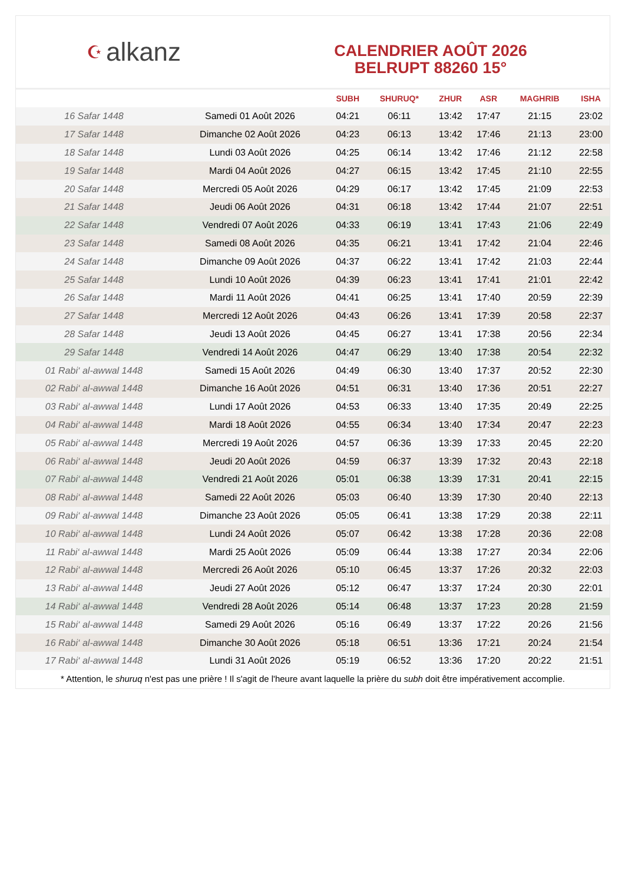☪ alkanz
CALENDRIER AOÛT 2026
BELRUPT 88260 15°
| | | SUBH | SHURUQ* | ZHUR | ASR | MAGHRIB | ISHA |
| --- | --- | --- | --- | --- | --- | --- | --- |
| 16 Safar 1448 | Samedi 01 Août 2026 | 04:21 | 06:11 | 13:42 | 17:47 | 21:15 | 23:02 |
| 17 Safar 1448 | Dimanche 02 Août 2026 | 04:23 | 06:13 | 13:42 | 17:46 | 21:13 | 23:00 |
| 18 Safar 1448 | Lundi 03 Août 2026 | 04:25 | 06:14 | 13:42 | 17:46 | 21:12 | 22:58 |
| 19 Safar 1448 | Mardi 04 Août 2026 | 04:27 | 06:15 | 13:42 | 17:45 | 21:10 | 22:55 |
| 20 Safar 1448 | Mercredi 05 Août 2026 | 04:29 | 06:17 | 13:42 | 17:45 | 21:09 | 22:53 |
| 21 Safar 1448 | Jeudi 06 Août 2026 | 04:31 | 06:18 | 13:42 | 17:44 | 21:07 | 22:51 |
| 22 Safar 1448 | Vendredi 07 Août 2026 | 04:33 | 06:19 | 13:41 | 17:43 | 21:06 | 22:49 |
| 23 Safar 1448 | Samedi 08 Août 2026 | 04:35 | 06:21 | 13:41 | 17:42 | 21:04 | 22:46 |
| 24 Safar 1448 | Dimanche 09 Août 2026 | 04:37 | 06:22 | 13:41 | 17:42 | 21:03 | 22:44 |
| 25 Safar 1448 | Lundi 10 Août 2026 | 04:39 | 06:23 | 13:41 | 17:41 | 21:01 | 22:42 |
| 26 Safar 1448 | Mardi 11 Août 2026 | 04:41 | 06:25 | 13:41 | 17:40 | 20:59 | 22:39 |
| 27 Safar 1448 | Mercredi 12 Août 2026 | 04:43 | 06:26 | 13:41 | 17:39 | 20:58 | 22:37 |
| 28 Safar 1448 | Jeudi 13 Août 2026 | 04:45 | 06:27 | 13:41 | 17:38 | 20:56 | 22:34 |
| 29 Safar 1448 | Vendredi 14 Août 2026 | 04:47 | 06:29 | 13:40 | 17:38 | 20:54 | 22:32 |
| 01 Rabi‘ al-awwal 1448 | Samedi 15 Août 2026 | 04:49 | 06:30 | 13:40 | 17:37 | 20:52 | 22:30 |
| 02 Rabi‘ al-awwal 1448 | Dimanche 16 Août 2026 | 04:51 | 06:31 | 13:40 | 17:36 | 20:51 | 22:27 |
| 03 Rabi‘ al-awwal 1448 | Lundi 17 Août 2026 | 04:53 | 06:33 | 13:40 | 17:35 | 20:49 | 22:25 |
| 04 Rabi‘ al-awwal 1448 | Mardi 18 Août 2026 | 04:55 | 06:34 | 13:40 | 17:34 | 20:47 | 22:23 |
| 05 Rabi‘ al-awwal 1448 | Mercredi 19 Août 2026 | 04:57 | 06:36 | 13:39 | 17:33 | 20:45 | 22:20 |
| 06 Rabi‘ al-awwal 1448 | Jeudi 20 Août 2026 | 04:59 | 06:37 | 13:39 | 17:32 | 20:43 | 22:18 |
| 07 Rabi‘ al-awwal 1448 | Vendredi 21 Août 2026 | 05:01 | 06:38 | 13:39 | 17:31 | 20:41 | 22:15 |
| 08 Rabi‘ al-awwal 1448 | Samedi 22 Août 2026 | 05:03 | 06:40 | 13:39 | 17:30 | 20:40 | 22:13 |
| 09 Rabi‘ al-awwal 1448 | Dimanche 23 Août 2026 | 05:05 | 06:41 | 13:38 | 17:29 | 20:38 | 22:11 |
| 10 Rabi‘ al-awwal 1448 | Lundi 24 Août 2026 | 05:07 | 06:42 | 13:38 | 17:28 | 20:36 | 22:08 |
| 11 Rabi‘ al-awwal 1448 | Mardi 25 Août 2026 | 05:09 | 06:44 | 13:38 | 17:27 | 20:34 | 22:06 |
| 12 Rabi‘ al-awwal 1448 | Mercredi 26 Août 2026 | 05:10 | 06:45 | 13:37 | 17:26 | 20:32 | 22:03 |
| 13 Rabi‘ al-awwal 1448 | Jeudi 27 Août 2026 | 05:12 | 06:47 | 13:37 | 17:24 | 20:30 | 22:01 |
| 14 Rabi‘ al-awwal 1448 | Vendredi 28 Août 2026 | 05:14 | 06:48 | 13:37 | 17:23 | 20:28 | 21:59 |
| 15 Rabi‘ al-awwal 1448 | Samedi 29 Août 2026 | 05:16 | 06:49 | 13:37 | 17:22 | 20:26 | 21:56 |
| 16 Rabi‘ al-awwal 1448 | Dimanche 30 Août 2026 | 05:18 | 06:51 | 13:36 | 17:21 | 20:24 | 21:54 |
| 17 Rabi‘ al-awwal 1448 | Lundi 31 Août 2026 | 05:19 | 06:52 | 13:36 | 17:20 | 20:22 | 21:51 |
* Attention, le shuruq n'est pas une prière ! Il s'agit de l'heure avant laquelle la prière du subh doit être impérativement accomplie.